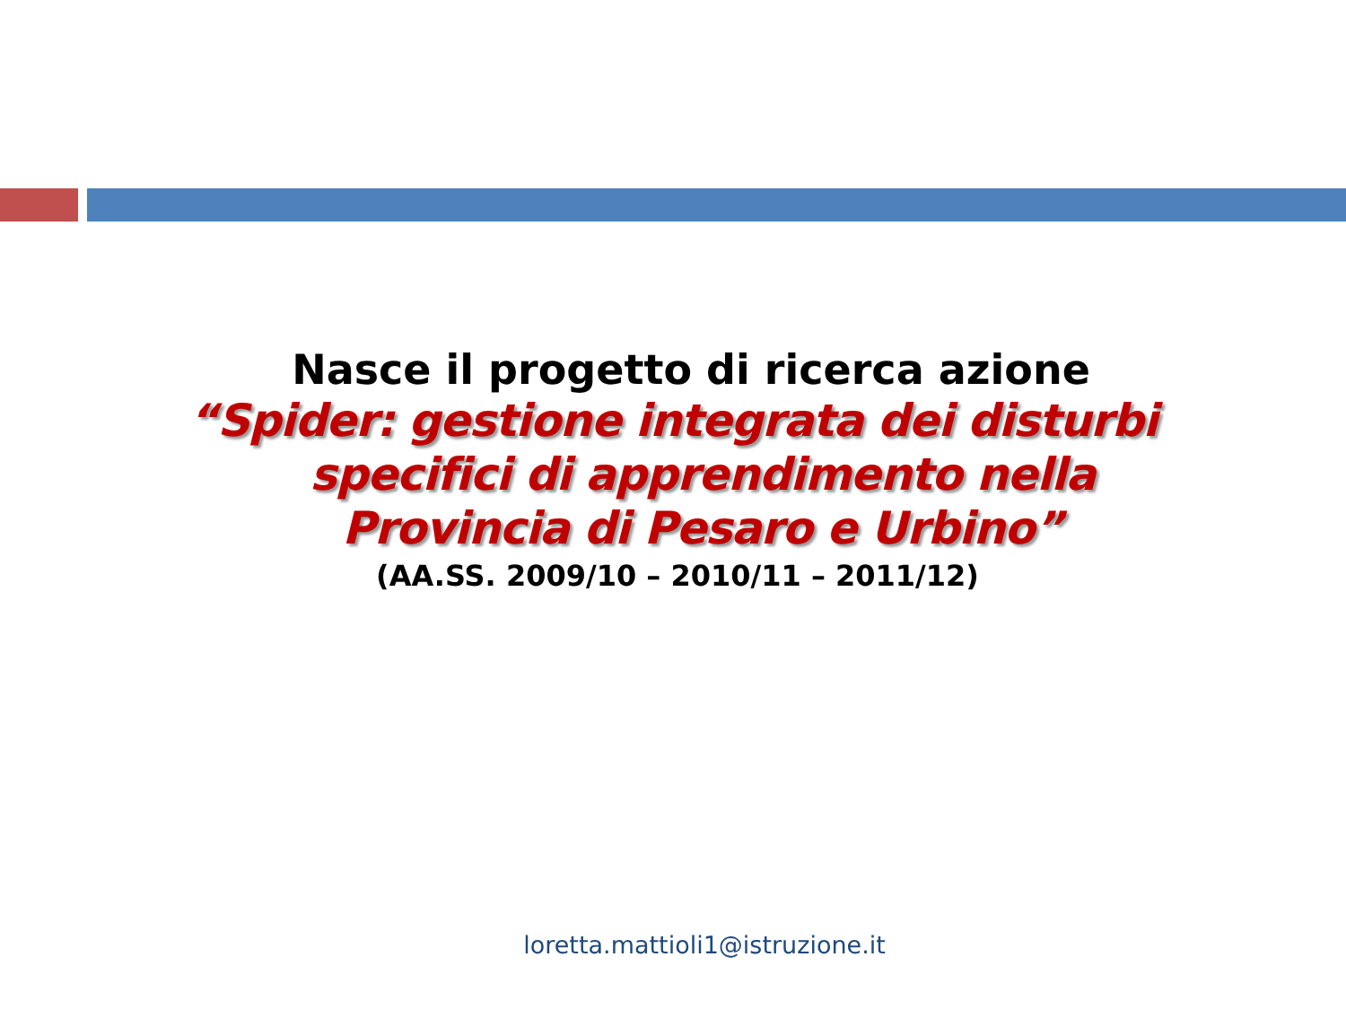Nasce il progetto di ricerca azione
“Spider: gestione integrata dei disturbi
specifici di apprendimento nella
Provincia di Pesaro e Urbino”
(AA.SS. 2009/10 – 2010/11 – 2011/12)
loretta.mattioli1@istruzione.it